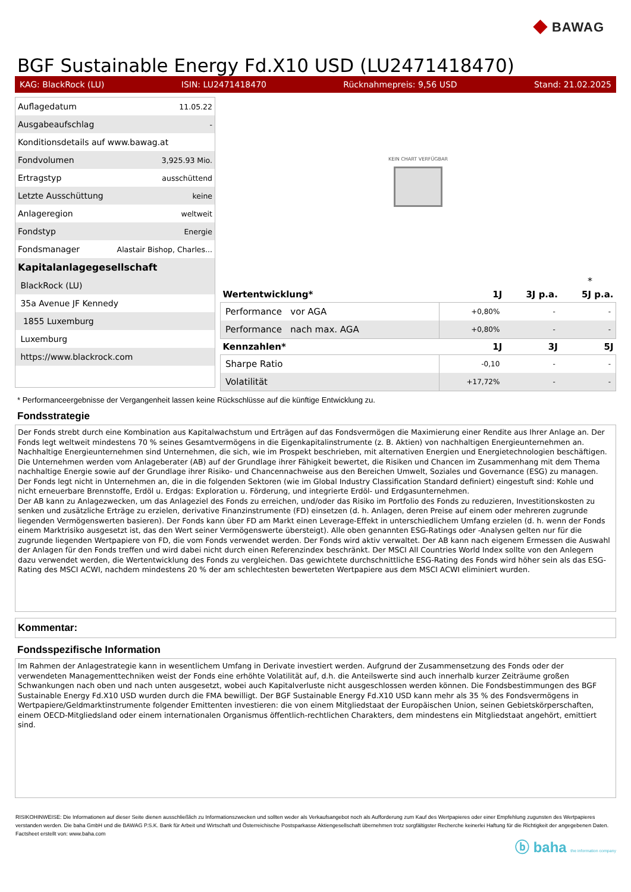◆ BAWAG
BGF Sustainable Energy Fd.X10 USD (LU2471418470)
KAG: BlackRock (LU) ISIN: LU2471418470 Rücknahmepreis: 9,56 USD Stand: 21.02.2025
| Auflagedatum | 11.05.22 |
| Ausgabeaufschlag | - |
| Konditionsdetails auf www.bawag.at | |
| Fondvolumen | 3,925.93 Mio. |
| Ertragstyp | ausschüttend |
| Letzte Ausschüttung | keine |
| Anlageregion | weltweit |
| Fondstyp | Energie |
| Fondsmanager | Alastair Bishop, Charles... |
| Kapitalanlagegesellschaft | |
| BlackRock (LU) | |
| 35a Avenue JF Kennedy | |
| 1855 Luxemburg | |
| Luxemburg | |
| https://www.blackrock.com | |
KEIN CHART VERFÜGBAR
*
| Wertentwicklung* | 1J | 3J p.a. | 5J p.a. |
| --- | --- | --- | --- |
| Performance vor AGA | +0,80% | - | - |
| Performance nach max. AGA | +0,80% | - | - |
| Kennzahlen* | 1J | 3J | 5J |
| Sharpe Ratio | -0,10 | - | - |
| Volatilität | +17,72% | - | - |
* Performanceergebnisse der Vergangenheit lassen keine Rückschlüsse auf die künftige Entwicklung zu.
Fondsstrategie
Der Fonds strebt durch eine Kombination aus Kapitalwachstum und Erträgen auf das Fondsvermögen die Maximierung einer Rendite aus Ihrer Anlage an. Der Fonds legt weltweit mindestens 70 % seines Gesamtvermögens in die Eigenkapitalinstrumente (z. B. Aktien) von nachhaltigen Energieunternehmen an. Nachhaltige Energieunternehmen sind Unternehmen, die sich, wie im Prospekt beschrieben, mit alternativen Energien und Energietechnologien beschäftigen. Die Unternehmen werden vom Anlageberater (AB) auf der Grundlage ihrer Fähigkeit bewertet, die Risiken und Chancen im Zusammenhang mit dem Thema nachhaltige Energie sowie auf der Grundlage ihrer Risiko- und Chancennachweise aus den Bereichen Umwelt, Soziales und Governance (ESG) zu managen. Der Fonds legt nicht in Unternehmen an, die in die folgenden Sektoren (wie im Global Industry Classification Standard definiert) eingestuft sind: Kohle und nicht erneuerbare Brennstoffe, Erdöl u. Erdgas: Exploration u. Förderung, und integrierte Erdöl- und Erdgasunternehmen.
Der AB kann zu Anlagezwecken, um das Anlageziel des Fonds zu erreichen, und/oder das Risiko im Portfolio des Fonds zu reduzieren, Investitionskosten zu senken und zusätzliche Erträge zu erzielen, derivative Finanzinstrumente (FD) einsetzen (d. h. Anlagen, deren Preise auf einem oder mehreren zugrunde liegenden Vermögenswerten basieren). Der Fonds kann über FD am Markt einen Leverage-Effekt in unterschiedlichem Umfang erzielen (d. h. wenn der Fonds einem Marktrisiko ausgesetzt ist, das den Wert seiner Vermögenswerte übersteigt). Alle oben genannten ESG-Ratings oder -Analysen gelten nur für die zugrunde liegenden Wertpapiere von FD, die vom Fonds verwendet werden. Der Fonds wird aktiv verwaltet. Der AB kann nach eigenem Ermessen die Auswahl der Anlagen für den Fonds treffen und wird dabei nicht durch einen Referenzindex beschränkt. Der MSCI All Countries World Index sollte von den Anlegern dazu verwendet werden, die Wertentwicklung des Fonds zu vergleichen. Das gewichtete durchschnittliche ESG-Rating des Fonds wird höher sein als das ESG-Rating des MSCI ACWI, nachdem mindestens 20 % der am schlechtesten bewerteten Wertpapiere aus dem MSCI ACWI eliminiert wurden.
Kommentar:
Fondsspezifische Information
Im Rahmen der Anlagestrategie kann in wesentlichem Umfang in Derivate investiert werden. Aufgrund der Zusammensetzung des Fonds oder der verwendeten Managementtechniken weist der Fonds eine erhöhte Volatilität auf, d.h. die Anteilswerte sind auch innerhalb kurzer Zeiträume großen Schwankungen nach oben und nach unten ausgesetzt, wobei auch Kapitalverluste nicht ausgeschlossen werden können. Die Fondsbestimmungen des BGF Sustainable Energy Fd.X10 USD wurden durch die FMA bewilligt. Der BGF Sustainable Energy Fd.X10 USD kann mehr als 35 % des Fondsvermögens in Wertpapiere/Geldmarktinstrumente folgender Emittenten investieren: die von einem Mitgliedstaat der Europäischen Union, seinen Gebietskörperschaften, einem OECD-Mitgliedsland oder einem internationalen Organismus öffentlich-rechtlichen Charakters, dem mindestens ein Mitgliedstaat angehört, emittiert sind.
RISIKOHINWEISE: Die Informationen auf dieser Seite dienen ausschließlich zu Informationszwecken und sollten weder als Verkaufsangebot noch als Aufforderung zum Kauf des Wertpapieres oder einer Empfehlung zugunsten des Wertpapieres verstanden werden. Die baha GmbH und die BAWAG P.S.K. Bank für Arbeit und Wirtschaft und Österreichische Postsparkasse Aktiengesellschaft übernehmen trotz sorgfältigster Recherche keinerlei Haftung für die Richtigkeit der angegebenen Daten.
Factsheet erstellt von: www.baha.com
ⓑ baha the information company